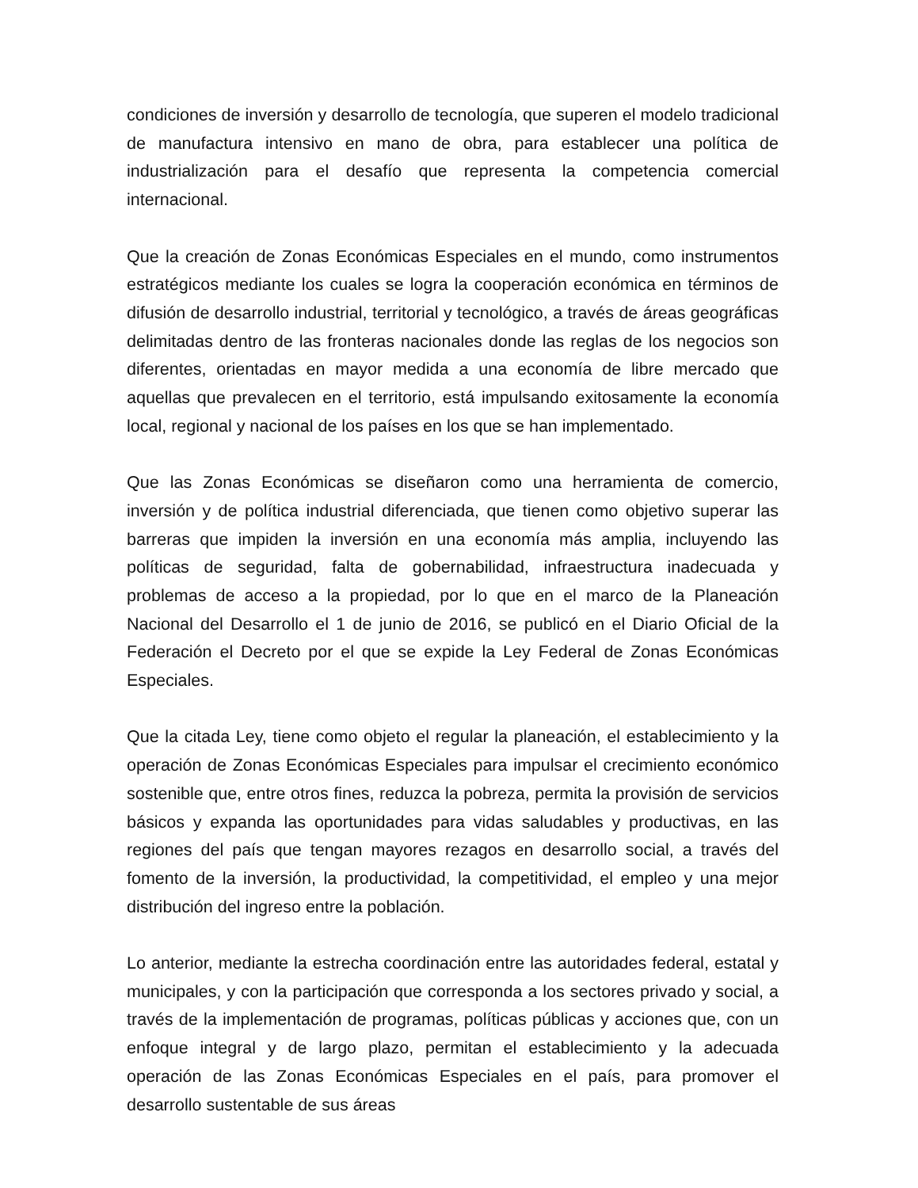condiciones de inversión y desarrollo de tecnología, que superen el modelo tradicional de manufactura intensivo en mano de obra, para establecer una política de industrialización para el desafío que representa la competencia comercial internacional.
Que la creación de Zonas Económicas Especiales en el mundo, como instrumentos estratégicos mediante los cuales se logra la cooperación económica en términos de difusión de desarrollo industrial, territorial y tecnológico, a través de áreas geográficas delimitadas dentro de las fronteras nacionales donde las reglas de los negocios son diferentes, orientadas en mayor medida a una economía de libre mercado que aquellas que prevalecen en el territorio, está impulsando exitosamente la economía local, regional y nacional de los países en los que se han implementado.
Que las Zonas Económicas se diseñaron como una herramienta de comercio, inversión y de política industrial diferenciada, que tienen como objetivo superar las barreras que impiden la inversión en una economía más amplia, incluyendo las políticas de seguridad, falta de gobernabilidad, infraestructura inadecuada y problemas de acceso a la propiedad, por lo que en el marco de la Planeación Nacional del Desarrollo el 1 de junio de 2016, se publicó en el Diario Oficial de la Federación el Decreto por el que se expide la Ley Federal de Zonas Económicas Especiales.
Que la citada Ley, tiene como objeto el regular la planeación, el establecimiento y la operación de Zonas Económicas Especiales para impulsar el crecimiento económico sostenible que, entre otros fines, reduzca la pobreza, permita la provisión de servicios básicos y expanda las oportunidades para vidas saludables y productivas, en las regiones del país que tengan mayores rezagos en desarrollo social, a través del fomento de la inversión, la productividad, la competitividad, el empleo y una mejor distribución del ingreso entre la población.
Lo anterior, mediante la estrecha coordinación entre las autoridades federal, estatal y municipales, y con la participación que corresponda a los sectores privado y social, a través de la implementación de programas, políticas públicas y acciones que, con un enfoque integral y de largo plazo, permitan el establecimiento y la adecuada operación de las Zonas Económicas Especiales en el país, para promover el desarrollo sustentable de sus áreas